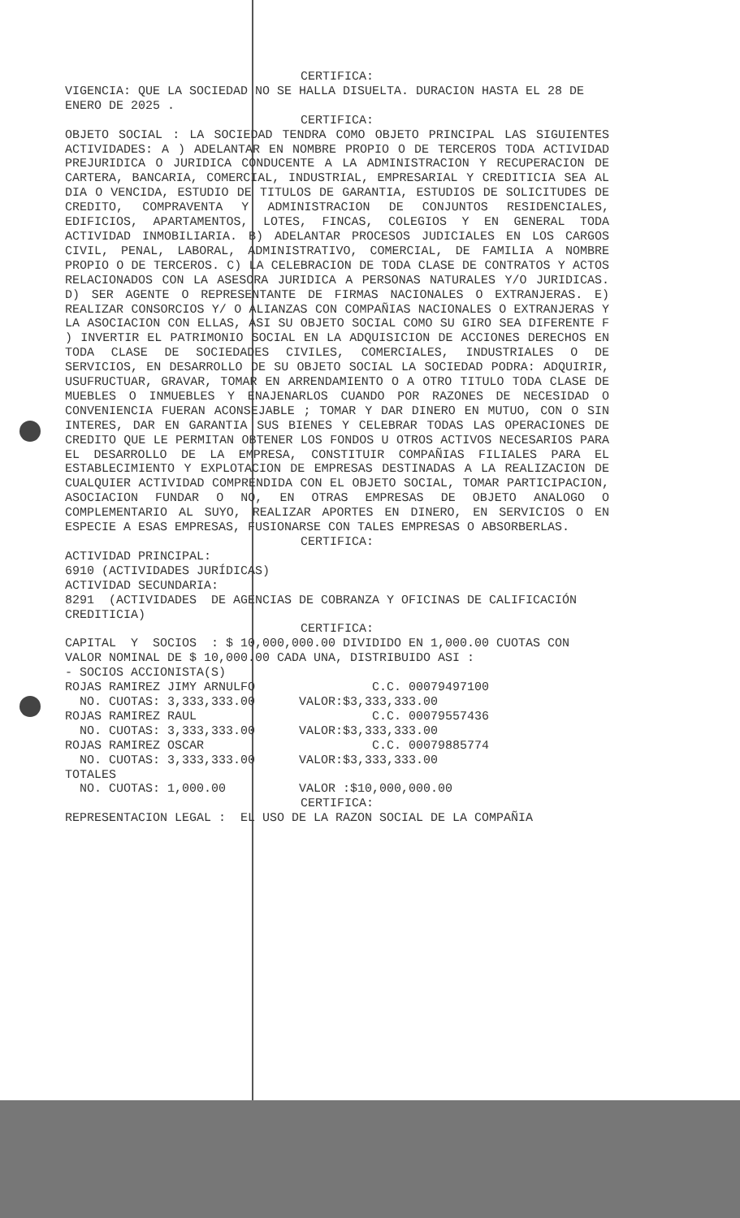CERTIFICA:
VIGENCIA: QUE LA SOCIEDAD NO SE HALLA DISUELTA. DURACION HASTA EL 28 DE ENERO DE 2025 .
CERTIFICA:
OBJETO SOCIAL : LA SOCIEDAD TENDRA COMO OBJETO PRINCIPAL LAS SIGUIENTES ACTIVIDADES: A ) ADELANTAR EN NOMBRE PROPIO O DE TERCEROS TODA ACTIVIDAD PREJURIDICA O JURIDICA CONDUCENTE A LA ADMINISTRACION Y RECUPERACION DE CARTERA, BANCARIA, COMERCIAL, INDUSTRIAL, EMPRESARIAL Y CREDITICIA SEA AL DIA O VENCIDA, ESTUDIO DE TITULOS DE GARANTIA, ESTUDIOS DE SOLICITUDES DE CREDITO, COMPRAVENTA Y ADMINISTRACION DE CONJUNTOS RESIDENCIALES, EDIFICIOS, APARTAMENTOS, LOTES, FINCAS, COLEGIOS Y EN GENERAL TODA ACTIVIDAD INMOBILIARIA. B) ADELANTAR PROCESOS JUDICIALES EN LOS CARGOS CIVIL, PENAL, LABORAL, ADMINISTRATIVO, COMERCIAL, DE FAMILIA A NOMBRE PROPIO O DE TERCEROS. C) LA CELEBRACION DE TODA CLASE DE CONTRATOS Y ACTOS RELACIONADOS CON LA ASESORA JURIDICA A PERSONAS NATURALES Y/O JURIDICAS. D) SER AGENTE O REPRESENTANTE DE FIRMAS NACIONALES O EXTRANJERAS. E) REALIZAR CONSORCIOS Y/ O ALIANZAS CON COMPAÑIAS NACIONALES O EXTRANJERAS Y LA ASOCIACION CON ELLAS, ASI SU OBJETO SOCIAL COMO SU GIRO SEA DIFERENTE F ) INVERTIR EL PATRIMONIO SOCIAL EN LA ADQUISICION DE ACCIONES DERECHOS EN TODA CLASE DE SOCIEDADES CIVILES, COMERCIALES, INDUSTRIALES O DE SERVICIOS, EN DESARROLLO DE SU OBJETO SOCIAL LA SOCIEDAD PODRA: ADQUIRIR, USUFRUCTUAR, GRAVAR, TOMAR EN ARRENDAMIENTO O A OTRO TITULO TODA CLASE DE MUEBLES O INMUEBLES Y ENAJENARLOS CUANDO POR RAZONES DE NECESIDAD O CONVENIENCIA FUERAN ACONSEJABLE ; TOMAR Y DAR DINERO EN MUTUO, CON O SIN INTERES, DAR EN GARANTIA SUS BIENES Y CELEBRAR TODAS LAS OPERACIONES DE CREDITO QUE LE PERMITAN OBTENER LOS FONDOS U OTROS ACTIVOS NECESARIOS PARA EL DESARROLLO DE LA EMPRESA, CONSTITUIR COMPAÑIAS FILIALES PARA EL ESTABLECIMIENTO Y EXPLOTACION DE EMPRESAS DESTINADAS A LA REALIZACION DE CUALQUIER ACTIVIDAD COMPRENDIDA CON EL OBJETO SOCIAL, TOMAR PARTICIPACION, ASOCIACION FUNDAR O NO, EN OTRAS EMPRESAS DE OBJETO ANALOGO O COMPLEMENTARIO AL SUYO, REALIZAR APORTES EN DINERO, EN SERVICIOS O EN ESPECIE A ESAS EMPRESAS, FUSIONARSE CON TALES EMPRESAS O ABSORBERLAS.
CERTIFICA:
ACTIVIDAD PRINCIPAL: 6910 (ACTIVIDADES JURÍDICAS) ACTIVIDAD SECUNDARIA: 8291 (ACTIVIDADES DE AGENCIAS DE COBRANZA Y OFICINAS DE CALIFICACIÓN CREDITICIA)
CERTIFICA:
CAPITAL Y SOCIOS : $ 10,000,000.00 DIVIDIDO EN 1,000.00 CUOTAS CON VALOR NOMINAL DE $ 10,000.00 CADA UNA, DISTRIBUIDO ASI : - SOCIOS ACCIONISTA(S) ROJAS RAMIREZ JIMY ARNULFO C.C. 00079497100 NO. CUOTAS: 3,333,333.00 VALOR:$3,333,333.00 ROJAS RAMIREZ RAUL C.C. 00079557436 NO. CUOTAS: 3,333,333.00 VALOR:$3,333,333.00 ROJAS RAMIREZ OSCAR C.C. 00079885774 NO. CUOTAS: 3,333,333.00 VALOR:$3,333,333.00 TOTALES NO. CUOTAS: 1,000.00 VALOR :$10,000,000.00
CERTIFICA:
REPRESENTACION LEGAL : EL USO DE LA RAZON SOCIAL DE LA COMPAÑIA